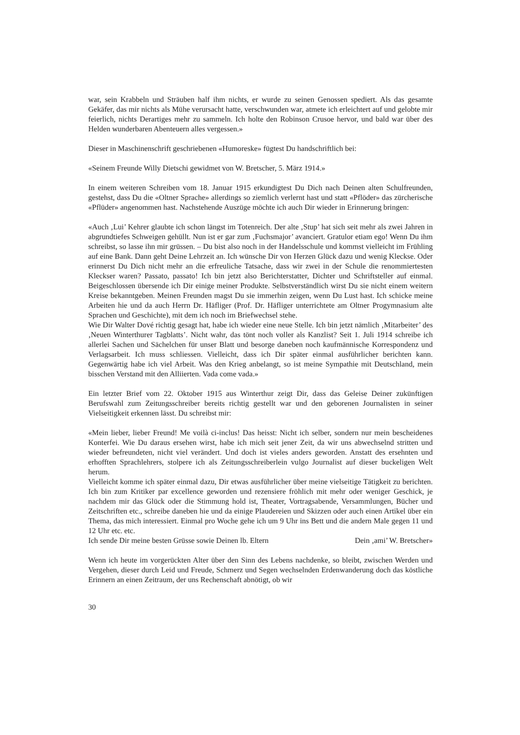war, sein Krabbeln und Sträuben half ihm nichts, er wurde zu seinen Genossen spediert. Als das gesamte Gekäfer, das mir nichts als Mühe verursacht hatte, verschwunden war, atmete ich erleichtert auf und gelobte mir feierlich, nichts Derartiges mehr zu sammeln. Ich holte den Robinson Crusoe hervor, und bald war über des Helden wunderbaren Abenteuern alles vergessen.»
Dieser in Maschinenschrift geschriebenen «Humoreske» fügtest Du handschriftlich bei:
«Seinem Freunde Willy Dietschi gewidmet von W. Bretscher, 5. März 1914.»
In einem weiteren Schreiben vom 18. Januar 1915 erkundigtest Du Dich nach Deinen alten Schulfreunden, gestehst, dass Du die «Oltner Sprache» allerdings so ziemlich verlernt hast und statt «Pflöder» das zürcherische «Pflüder» angenommen hast. Nachstehende Auszüge möchte ich auch Dir wieder in Erinnerung bringen:
«Auch ‚Lui’ Kehrer glaubte ich schon längst im Totenreich. Der alte ‚Stup’ hat sich seit mehr als zwei Jahren in abgrundtiefes Schweigen gehüllt. Nun ist er gar zum ‚Fuchsmajor’ avanciert. Gratulor etiam ego! Wenn Du ihm schreibst, so lasse ihn mir grüssen. – Du bist also noch in der Handelsschule und kommst vielleicht im Frühling auf eine Bank. Dann geht Deine Lehrzeit an. Ich wünsche Dir von Herzen Glück dazu und wenig Kleckse. Oder erinnerst Du Dich nicht mehr an die erfreuliche Tatsache, dass wir zwei in der Schule die renommiertesten Kleckser waren? Passato, passato! Ich bin jetzt also Berichterstatter, Dichter und Schriftsteller auf einmal. Beigeschlossen übersende ich Dir einige meiner Produkte. Selbstverständlich wirst Du sie nicht einem weitern Kreise bekanntgeben. Meinen Freunden magst Du sie immerhin zeigen, wenn Du Lust hast. Ich schicke meine Arbeiten hie und da auch Herrn Dr. Häfliger (Prof. Dr. Häfliger unterrichtete am Oltner Progymnasium alte Sprachen und Geschichte), mit dem ich noch im Briefwechsel stehe.
Wie Dir Walter Dové richtig gesagt hat, habe ich wieder eine neue Stelle. Ich bin jetzt nämlich ‚Mitarbeiter’ des ‚Neuen Winterthurer Tagblatts’. Nicht wahr, das tönt noch voller als Kanzlist? Seit 1. Juli 1914 schreibe ich allerlei Sachen und Sächelchen für unser Blatt und besorge daneben noch kaufmännische Korrespondenz und Verlagsarbeit. Ich muss schliessen. Vielleicht, dass ich Dir später einmal ausführlicher berichten kann. Gegenwärtig habe ich viel Arbeit. Was den Krieg anbelangt, so ist meine Sympathie mit Deutschland, mein bisschen Verstand mit den Alliierten. Vada come vada.»
Ein letzter Brief vom 22. Oktober 1915 aus Winterthur zeigt Dir, dass das Geleise Deiner zukünftigen Berufswahl zum Zeitungsschreiber bereits richtig gestellt war und den geborenen Journalisten in seiner Vielseitigkeit erkennen lässt. Du schreibst mir:
«Mein lieber, lieber Freund! Me voilà ci-inclus! Das heisst: Nicht ich selber, sondern nur mein bescheidenes Konterfei. Wie Du daraus ersehen wirst, habe ich mich seit jener Zeit, da wir uns abwechselnd stritten und wieder befreundeten, nicht viel verändert. Und doch ist vieles anders geworden. Anstatt des ersehnten und erhofften Sprachlehrers, stolpere ich als Zeitungsschreiberlein vulgo Journalist auf dieser buckeligen Welt herum.
Vielleicht komme ich später einmal dazu, Dir etwas ausführlicher über meine vielseitige Tätigkeit zu berichten. Ich bin zum Kritiker par excellence geworden und rezensiere fröhlich mit mehr oder weniger Geschick, je nachdem mir das Glück oder die Stimmung hold ist, Theater, Vortragsabende, Versammlungen, Bücher und Zeitschriften etc., schreibe daneben hie und da einige Plaudereien und Skizzen oder auch einen Artikel über ein Thema, das mich interessiert. Einmal pro Woche gehe ich um 9 Uhr ins Bett und die andern Male gegen 11 und 12 Uhr etc. etc.
Ich sende Dir meine besten Grüsse sowie Deinen lb. Eltern Dein ‚ami’ W. Bretscher»
Wenn ich heute im vorgerückten Alter über den Sinn des Lebens nachdenke, so bleibt, zwischen Werden und Vergehen, dieser durch Leid und Freude, Schmerz und Segen wechselnden Erdenwanderung doch das köstliche Erinnern an einen Zeitraum, der uns Rechenschaft abnötigt, ob wir
30